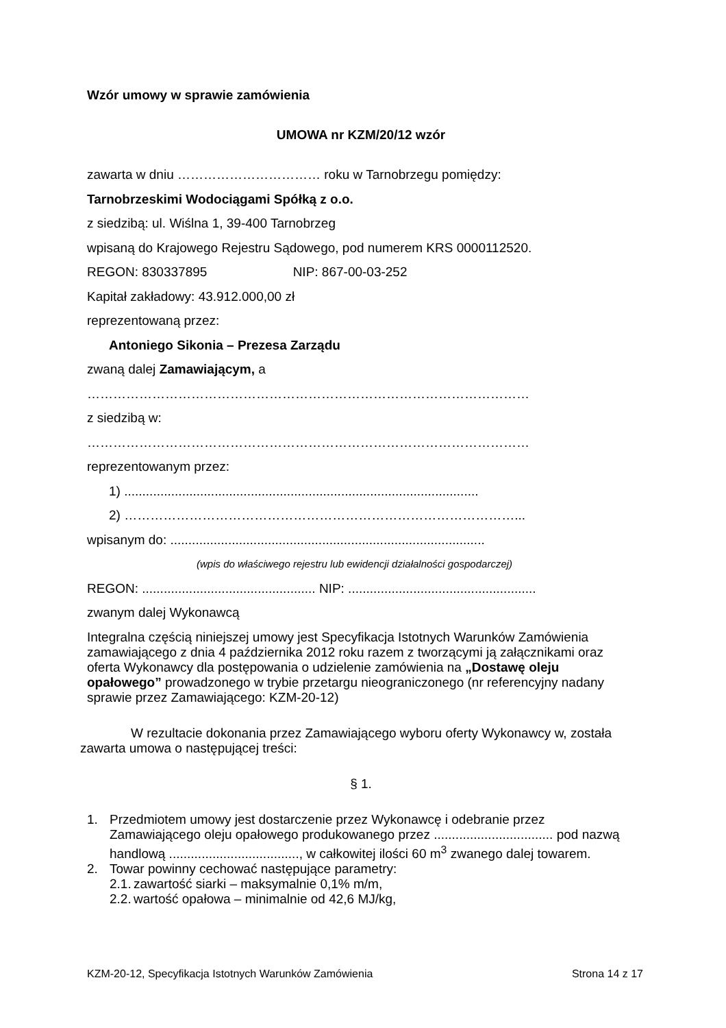Wzór umowy w sprawie zamówienia
UMOWA nr KZM/20/12 wzór
zawarta w dniu …………………………… roku w Tarnobrzegu pomiędzy:
Tarnobrzeskimi Wodociągami Spółką z o.o.
z siedzibą: ul. Wiślna 1, 39-400 Tarnobrzeg
wpisaną do Krajowego Rejestru Sądowego, pod numerem KRS 0000112520.
REGON: 830337895 NIP: 867-00-03-252
Kapitał zakładowy: 43.912.000,00 zł
reprezentowaną przez:
Antoniego Sikonia – Prezesa Zarządu
zwaną dalej Zamawiającym, a
…………………………………………………………………………………………
z siedzibą w:
…………………………………………………………………………………………
reprezentowanym przez:
1) ..................................................................................................
2) ………………………………………………………………………………...
wpisanym do: .......................................................................................
(wpis do właściwego rejestru lub ewidencji działalności gospodarczej)
REGON: ................................................ NIP: ....................................................
zwanym dalej Wykonawcą
Integralna częścią niniejszej umowy jest Specyfikacja Istotnych Warunków Zamówienia zamawiającego z dnia 4 października 2012 roku razem z tworzącymi ją załącznikami oraz oferta Wykonawcy dla postępowania o udzielenie zamówienia na „Dostawę oleju opałowego” prowadzonego w trybie przetargu nieograniczonego (nr referencyjny nadany sprawie przez Zamawiającego: KZM-20-12)
W rezultacie dokonania przez Zamawiającego wyboru oferty Wykonawcy w, została zawarta umowa o następującej treści:
§ 1.
1. Przedmiotem umowy jest dostarczenie przez Wykonawcę i odebranie przez Zamawiającego oleju opałowego produkowanego przez ................................. pod nazwą handlową ...................................., w całkowitej ilości 60 m<sup>3</sup> zwanego dalej towarem.
2. Towar powinny cechować następujące parametry:
2.1. zawartość siarki – maksymalnie 0,1% m/m,
2.2. wartość opałowa – minimalnie od 42,6 MJ/kg,
KZM-20-12, Specyfikacja Istotnych Warunków Zamówienia Strona 14 z 17